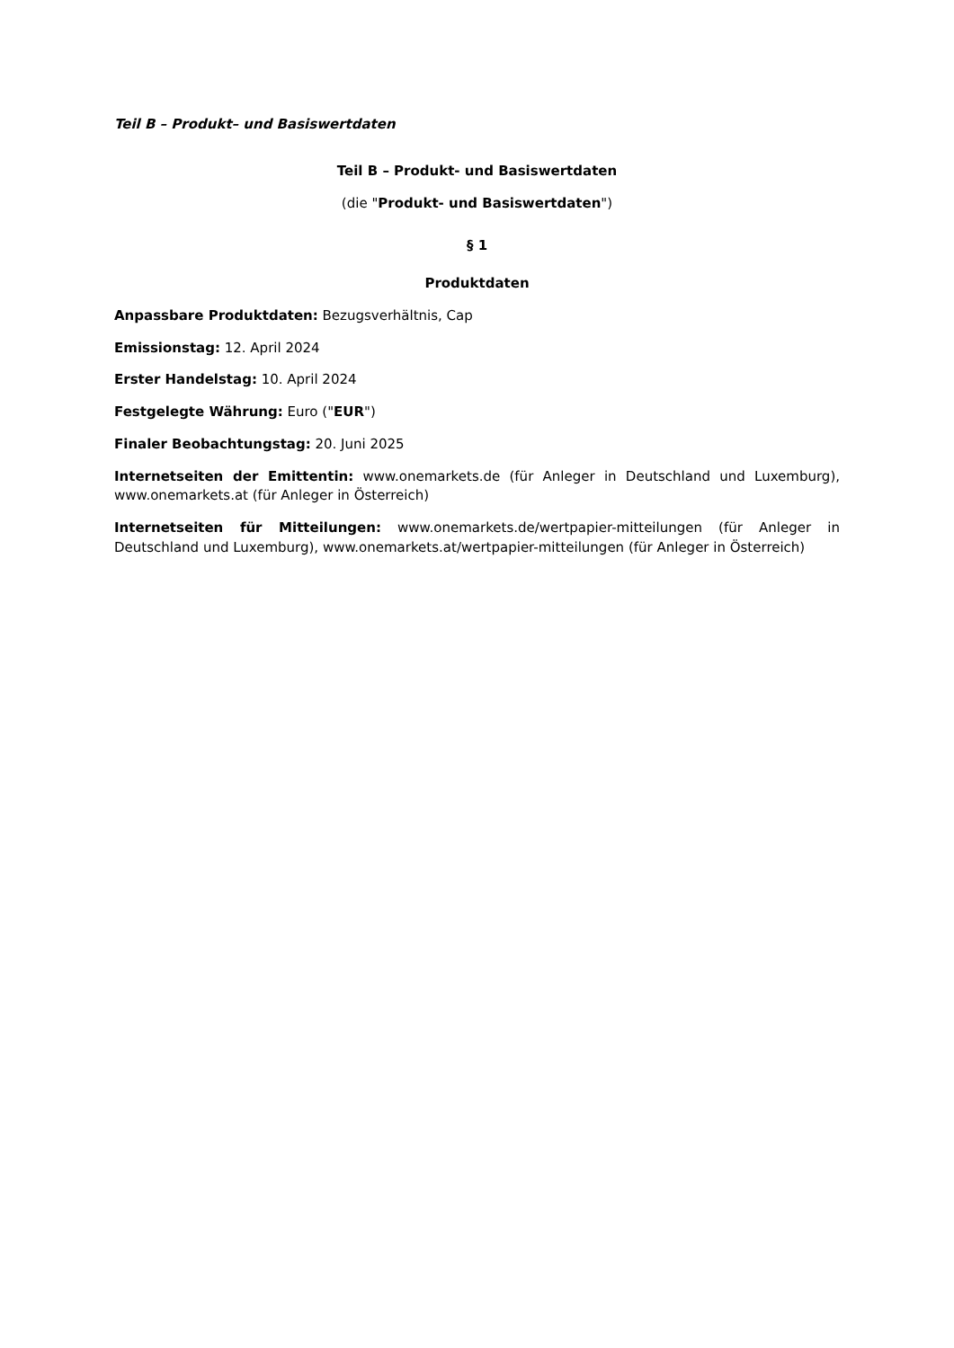Teil B – Produkt– und Basiswertdaten
Teil B – Produkt- und Basiswertdaten
(die "Produkt- und Basiswertdaten")
§ 1
Produktdaten
Anpassbare Produktdaten: Bezugsverhältnis, Cap
Emissionstag: 12. April 2024
Erster Handelstag: 10. April 2024
Festgelegte Währung: Euro ("EUR")
Finaler Beobachtungstag: 20. Juni 2025
Internetseiten der Emittentin: www.onemarkets.de (für Anleger in Deutschland und Luxemburg), www.onemarkets.at (für Anleger in Österreich)
Internetseiten für Mitteilungen: www.onemarkets.de/wertpapier-mitteilungen (für Anleger in Deutschland und Luxemburg), www.onemarkets.at/wertpapier-mitteilungen (für Anleger in Österreich)